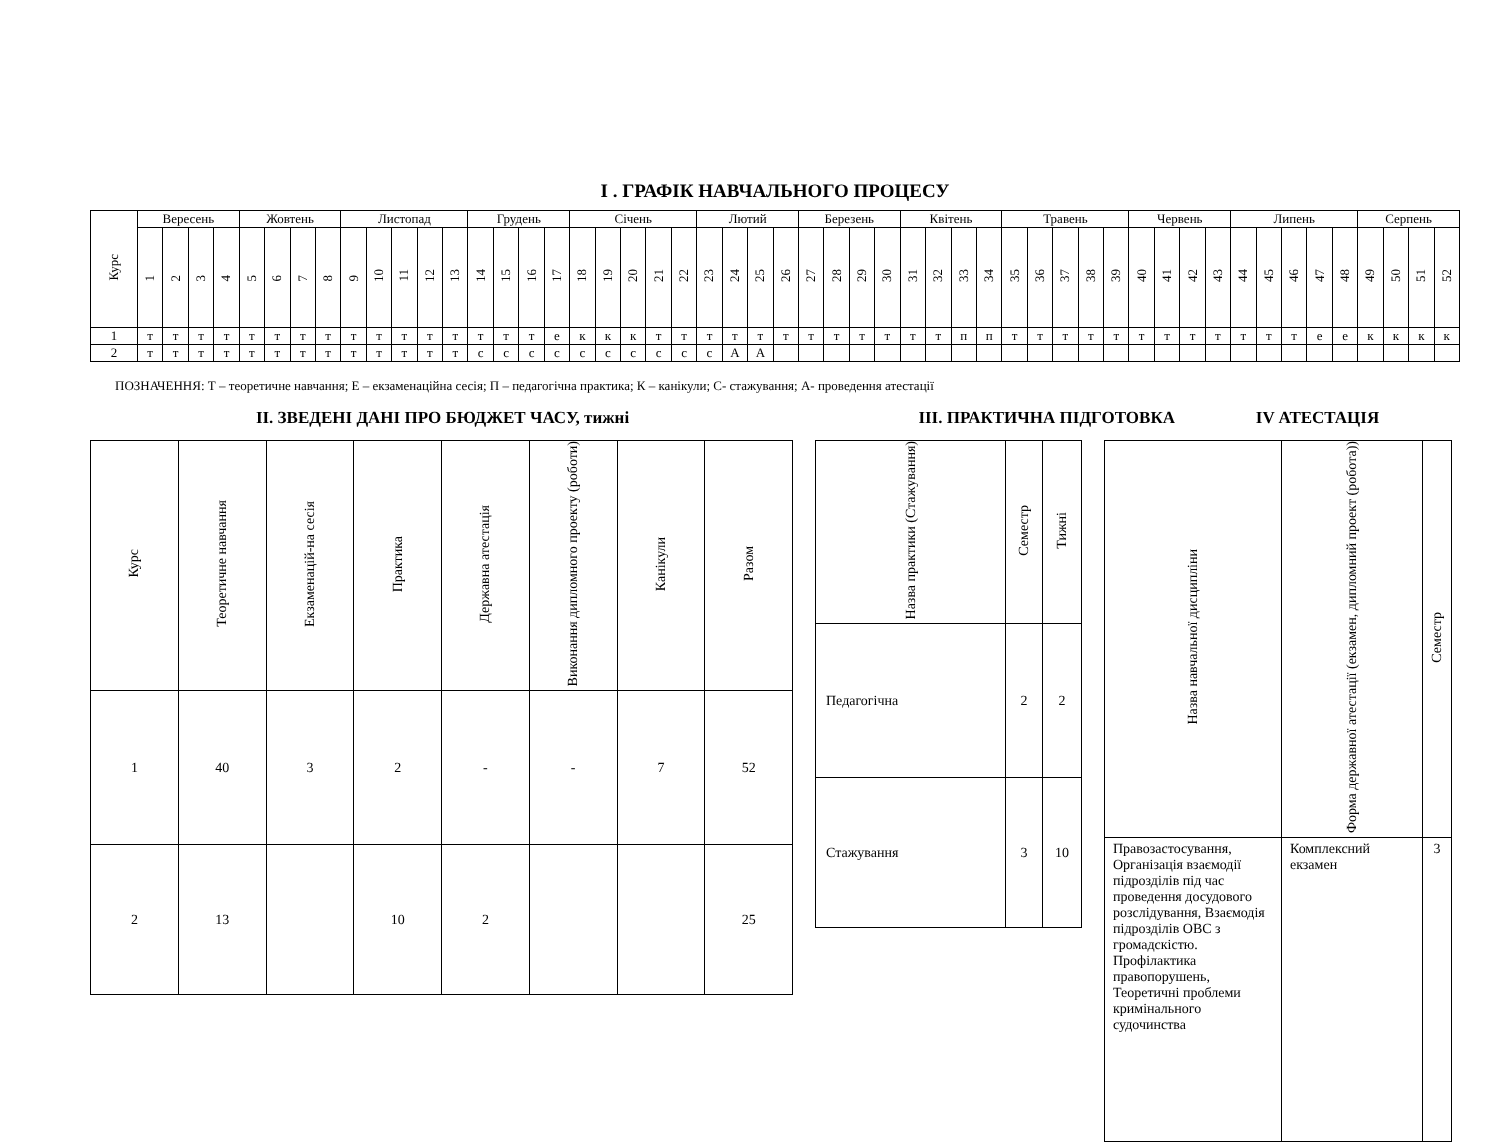І . ГРАФІК НАВЧАЛЬНОГО ПРОЦЕСУ
| Курс | Вересень | | | | Жовтень | | | | Листопад | | | | | Грудень | | | | Січень | | | | | Лютий | | | | Березень | | | | Квітень | | | | Травень | | | | | Червень | | | | Липень | | | | | Серпень | | | |
| --- | --- | --- | --- | --- | --- | --- | --- | --- | --- | --- | --- | --- | --- | --- | --- | --- | --- | --- | --- | --- | --- | --- | --- | --- | --- | --- | --- | --- | --- | --- | --- | --- | --- | --- | --- | --- | --- | --- | --- | --- | --- | --- | --- | --- | --- | --- | --- | --- | --- | --- | --- | --- |
| | 1 | 2 | 3 | 4 | 5 | 6 | 7 | 8 | 9 | 10 | 11 | 12 | 13 | 14 | 15 | 16 | 17 | 18 | 19 | 20 | 21 | 22 | 23 | 24 | 25 | 26 | 27 | 28 | 29 | 30 | 31 | 32 | 33 | 34 | 35 | 36 | 37 | 38 | 39 | 40 | 41 | 42 | 43 | 44 | 45 | 46 | 47 | 48 | 49 | 50 | 51 | 52 |
| 1 | т | т | т | т | т | т | т | т | т | т | т | т | т | т | т | т | е | к | к | к | т | т | т | т | т | т | т | т | т | т | т | т | п | п | т | т | т | т | т | т | т | т | т | т | т | т | е | е | к | к | к | к |
| 2 | т | т | т | т | т | т | т | т | т | т | т | т | т | с | с | с | с | с | с | с | с | с | с | А | А | | | | | | | | | | | | | | | | | | | | | | | | | | | |
ПОЗНАЧЕННЯ: Т – теоретичне навчання; Е – екзаменаційна сесія; П – педагогічна практика; К – канікули; С- стажування; А- проведення атестації
ІІ. ЗВЕДЕНІ ДАНІ ПРО БЮДЖЕТ ЧАСУ, тижні ІІІ. ПРАКТИЧНА ПІДГОТОВКА IV АТЕСТАЦІЯ
| Курс | Теоретичне навчання | Екзаменацій-на сесія | Практика | Державна атестація | Виконання дипломного проекту (роботи) | Канікули | Разом |
| --- | --- | --- | --- | --- | --- | --- | --- |
| 1 | 40 | 3 | 2 | - | - | 7 | 52 |
| 2 | 13 | | 10 | 2 | | | 25 |
| Назва практики (Стажування) | Семестр | Тижні |
| --- | --- | --- |
| Педагогічна | 2 | 2 |
| Стажування | 3 | 10 |
| Назва навчальної дисципліни | Форма державної атестації (екзамен, дипломний проект (робота)) | Семестр |
| --- | --- | --- |
| Правозастосування, Організація взаємодії підрозділів під час проведення досудового розслідування, Взаємодія підрозділів ОВС з громадскістю. Профілактика правопорушень, Теоретичні проблеми кримінального судочинства | Комплексний екзамен | 3 |